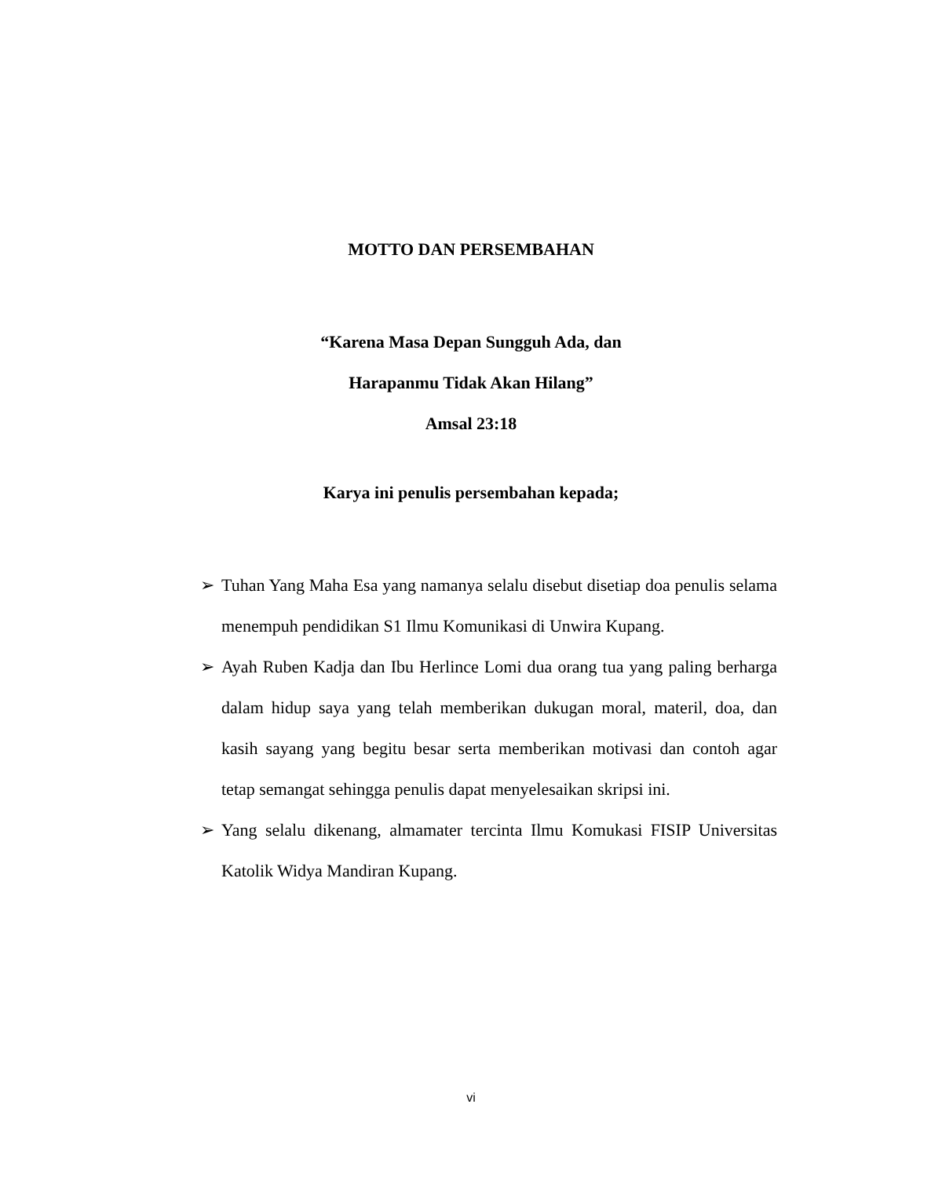MOTTO DAN PERSEMBAHAN
“Karena Masa Depan Sungguh Ada, dan
Harapanmu Tidak Akan Hilang”
Amsal 23:18
Karya ini penulis persembahan kepada;
➢ Tuhan Yang Maha Esa yang namanya selalu disebut disetiap doa penulis selama menempuh pendidikan S1 Ilmu Komunikasi di Unwira Kupang.
➢ Ayah Ruben Kadja dan Ibu Herlince Lomi dua orang tua yang paling berharga dalam hidup saya yang telah memberikan dukugan moral, materil, doa, dan kasih sayang yang begitu besar serta memberikan motivasi dan contoh agar tetap semangat sehingga penulis dapat menyelesaikan skripsi ini.
➢ Yang selalu dikenang, almamater tercinta Ilmu Komukasi FISIP Universitas Katolik Widya Mandiran Kupang.
vi